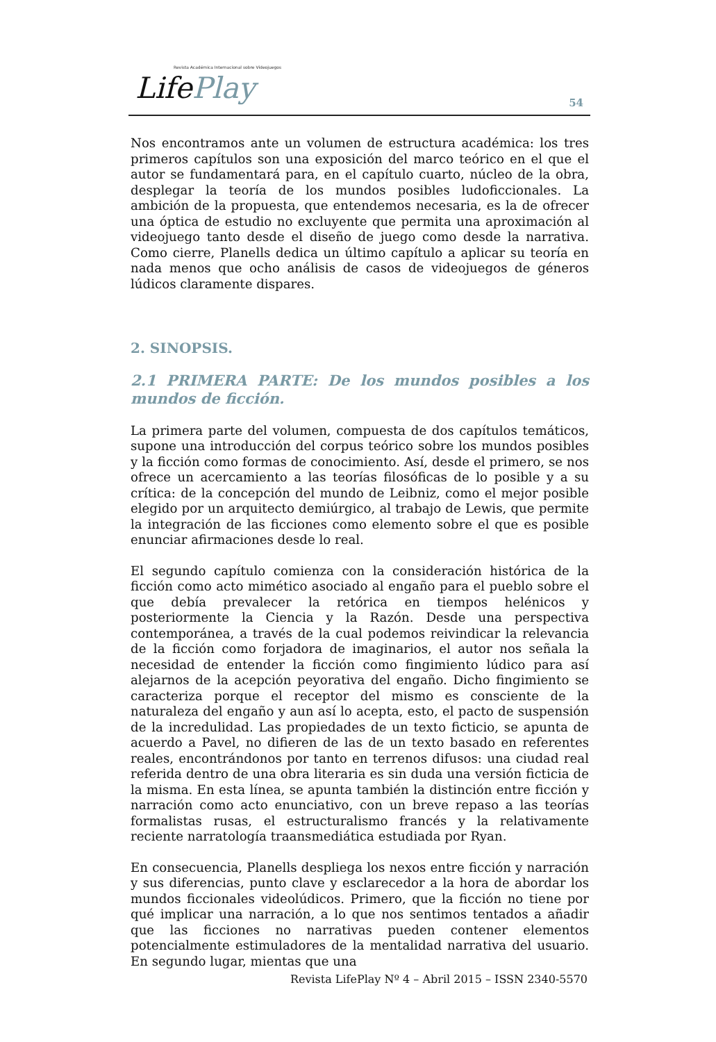Revista Académica Internacional sobre Videojuegos
LifePlay
54
Nos encontramos ante un volumen de estructura académica: los tres primeros capítulos son una exposición del marco teórico en el que el autor se fundamentará para, en el capítulo cuarto, núcleo de la obra, desplegar la teoría de los mundos posibles ludoficcionales. La ambición de la propuesta, que entendemos necesaria, es la de ofrecer una óptica de estudio no excluyente que permita una aproximación al videojuego tanto desde el diseño de juego como desde la narrativa. Como cierre, Planells dedica un último capítulo a aplicar su teoría en nada menos que ocho análisis de casos de videojuegos de géneros lúdicos claramente dispares.
2. SINOPSIS.
2.1 PRIMERA PARTE: De los mundos posibles a los mundos de ficción.
La primera parte del volumen, compuesta de dos capítulos temáticos, supone una introducción del corpus teórico sobre los mundos posibles y la ficción como formas de conocimiento. Así, desde el primero, se nos ofrece un acercamiento a las teorías filosóficas de lo posible y a su crítica: de la concepción del mundo de Leibniz, como el mejor posible elegido por un arquitecto demiúrgico, al trabajo de Lewis, que permite la integración de las ficciones como elemento sobre el que es posible enunciar afirmaciones desde lo real.
El segundo capítulo comienza con la consideración histórica de la ficción como acto mimético asociado al engaño para el pueblo sobre el que debía prevalecer la retórica en tiempos helénicos y posteriormente la Ciencia y la Razón. Desde una perspectiva contemporánea, a través de la cual podemos reivindicar la relevancia de la ficción como forjadora de imaginarios, el autor nos señala la necesidad de entender la ficción como fingimiento lúdico para así alejarnos de la acepción peyorativa del engaño. Dicho fingimiento se caracteriza porque el receptor del mismo es consciente de la naturaleza del engaño y aun así lo acepta, esto, el pacto de suspensión de la incredulidad. Las propiedades de un texto ficticio, se apunta de acuerdo a Pavel, no difieren de las de un texto basado en referentes reales, encontrándonos por tanto en terrenos difusos: una ciudad real referida dentro de una obra literaria es sin duda una versión ficticia de la misma. En esta línea, se apunta también la distinción entre ficción y narración como acto enunciativo, con un breve repaso a las teorías formalistas rusas, el estructuralismo francés y la relativamente reciente narratología traansmediática estudiada por Ryan.
En consecuencia, Planells despliega los nexos entre ficción y narración y sus diferencias, punto clave y esclarecedor a la hora de abordar los mundos ficcionales videolúdicos. Primero, que la ficción no tiene por qué implicar una narración, a lo que nos sentimos tentados a añadir que las ficciones no narrativas pueden contener elementos potencialmente estimuladores de la mentalidad narrativa del usuario. En segundo lugar, mientas que una
Revista LifePlay Nº 4 – Abril 2015 – ISSN 2340-5570